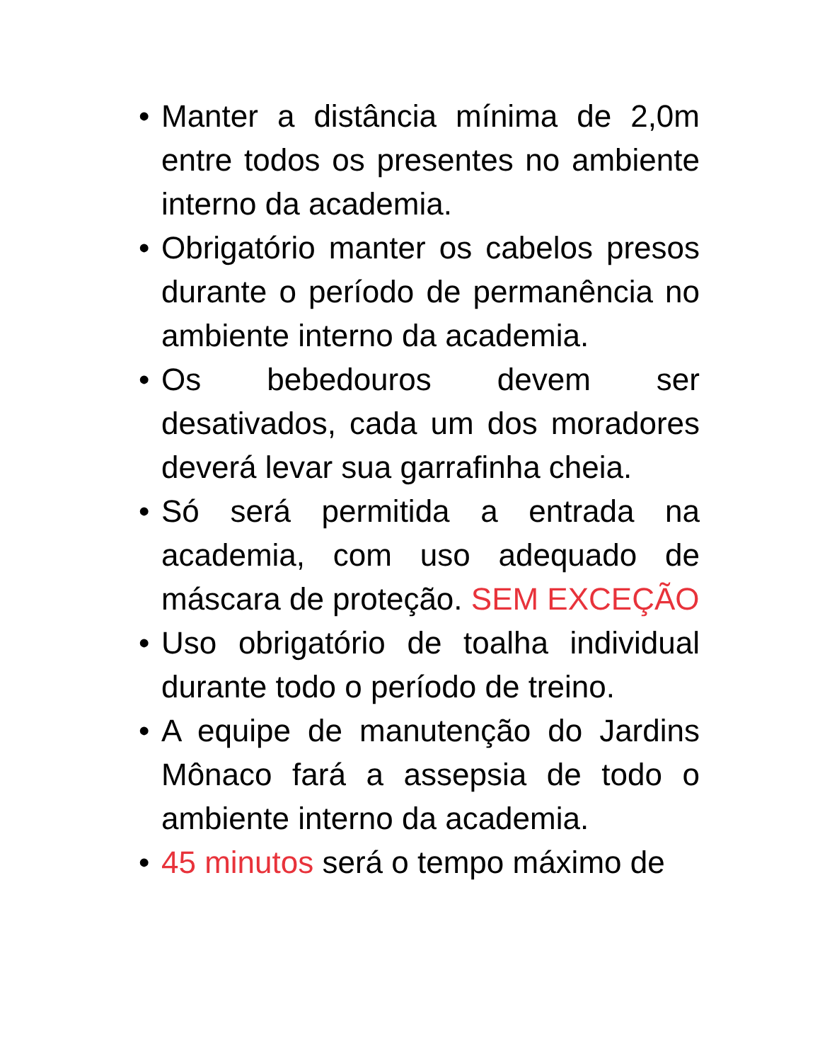• Manter a distância mínima de 2,0m entre todos os presentes no ambiente interno da academia.
• Obrigatório manter os cabelos presos durante o período de permanência no ambiente interno da academia.
• Os bebedouros devem ser desativados, cada um dos moradores deverá levar sua garrafinha cheia.
• Só será permitida a entrada na academia, com uso adequado de máscara de proteção. SEM EXCEÇÃO
• Uso obrigatório de toalha individual durante todo o período de treino.
• A equipe de manutenção do Jardins Mônaco fará a assepsia de todo o ambiente interno da academia.
• 45 minutos será o tempo máximo de